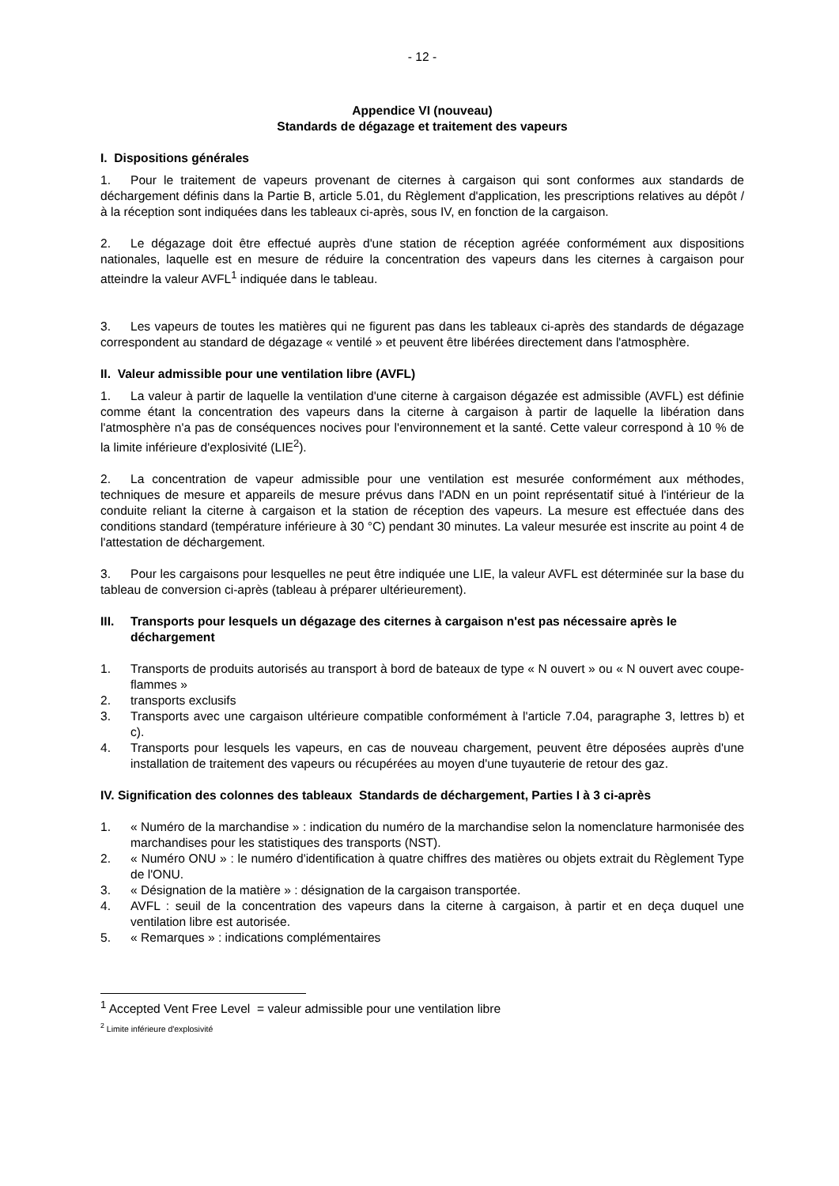- 12 -
Appendice VI (nouveau)
Standards de dégazage et traitement des vapeurs
I. Dispositions générales
1. Pour le traitement de vapeurs provenant de citernes à cargaison qui sont conformes aux standards de déchargement définis dans la Partie B, article 5.01, du Règlement d'application, les prescriptions relatives au dépôt / à la réception sont indiquées dans les tableaux ci-après, sous IV, en fonction de la cargaison.
2. Le dégazage doit être effectué auprès d'une station de réception agréée conformément aux dispositions nationales, laquelle est en mesure de réduire la concentration des vapeurs dans les citernes à cargaison pour atteindre la valeur AVFL<sup>1</sup> indiquée dans le tableau.
3. Les vapeurs de toutes les matières qui ne figurent pas dans les tableaux ci-après des standards de dégazage correspondent au standard de dégazage « ventilé » et peuvent être libérées directement dans l'atmosphère.
II. Valeur admissible pour une ventilation libre (AVFL)
1. La valeur à partir de laquelle la ventilation d'une citerne à cargaison dégazée est admissible (AVFL) est définie comme étant la concentration des vapeurs dans la citerne à cargaison à partir de laquelle la libération dans l'atmosphère n'a pas de conséquences nocives pour l'environnement et la santé. Cette valeur correspond à 10 % de la limite inférieure d'explosivité (LIE<sup>2</sup>).
2. La concentration de vapeur admissible pour une ventilation est mesurée conformément aux méthodes, techniques de mesure et appareils de mesure prévus dans l'ADN en un point représentatif situé à l'intérieur de la conduite reliant la citerne à cargaison et la station de réception des vapeurs. La mesure est effectuée dans des conditions standard (température inférieure à 30 °C) pendant 30 minutes. La valeur mesurée est inscrite au point 4 de l'attestation de déchargement.
3. Pour les cargaisons pour lesquelles ne peut être indiquée une LIE, la valeur AVFL est déterminée sur la base du tableau de conversion ci-après (tableau à préparer ultérieurement).
III. Transports pour lesquels un dégazage des citernes à cargaison n'est pas nécessaire après le déchargement
1. Transports de produits autorisés au transport à bord de bateaux de type « N ouvert » ou « N ouvert avec coupe-flammes »
2. transports exclusifs
3. Transports avec une cargaison ultérieure compatible conformément à l'article 7.04, paragraphe 3, lettres b) et c).
4. Transports pour lesquels les vapeurs, en cas de nouveau chargement, peuvent être déposées auprès d'une installation de traitement des vapeurs ou récupérées au moyen d'une tuyauterie de retour des gaz.
IV. Signification des colonnes des tableaux Standards de déchargement, Parties I à 3 ci-après
1. « Numéro de la marchandise » : indication du numéro de la marchandise selon la nomenclature harmonisée des marchandises pour les statistiques des transports (NST).
2. « Numéro ONU » : le numéro d'identification à quatre chiffres des matières ou objets extrait du Règlement Type de l'ONU.
3. « Désignation de la matière » : désignation de la cargaison transportée.
4. AVFL : seuil de la concentration des vapeurs dans la citerne à cargaison, à partir et en deça duquel une ventilation libre est autorisée.
5. « Remarques » : indications complémentaires
<sup>1</sup> Accepted Vent Free Level = valeur admissible pour une ventilation libre
<sup>2</sup> Limite inférieure d'explosivité